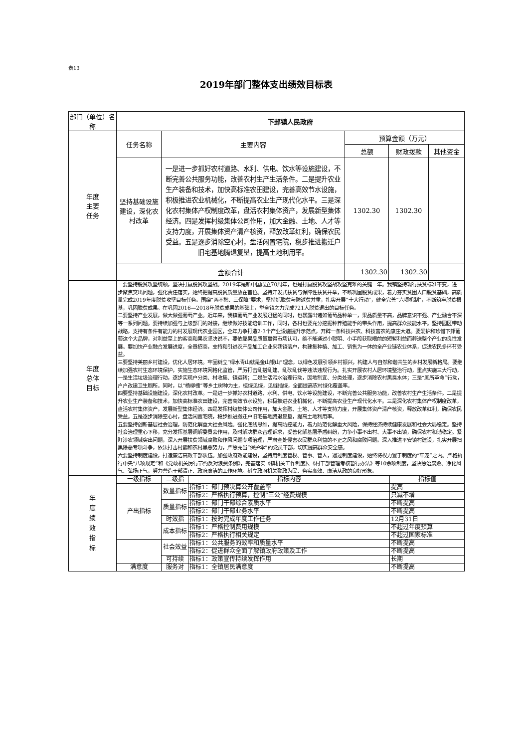表13
2019年部门整体支出绩效目标表
| 部门（单位）名称 | 下邽镇人民政府 | | | | |
| 年度 主要 任务 | 任务名称 | 主要内容 | 预算金额（万元） | | |
| | | | 总额 | 财政拨款 | 其他资金 |
| | 坚持基础设施建设，深化农村改革 | 一是进一步抓好农村道路、水利、供电、饮水等设施建设，不断完善公共服务功能，改善农村生产生活条件。二是提升农业生产装备和技术，加快高标准农田建设，完善高效节水设施，积极推进农业机械化，不断提高农业生产现代化水平。三是深化农村集体产权制度改革，盘活农村集体资产，发展新型集体经济。四是发挥村级集体公司作用，加大金融、土地、人才等支持力度，开展集体资产清产核资，释放改革红利，确保农民受益。五是逐步消除空心村，盘活闲置宅院，稳步推进搬迁户旧宅基地腾退复垦，提高土地利用率。 | 1302.30 | 1302.30 | |
| | 金额合计 | | 1302.30 | 1302.30 | |
| 年度 总体 目标 | 一要坚持脱贫攻坚统领，坚决打赢脱贫攻坚战。2019年是新中国成立70周年，也是打赢脱贫攻坚战攻坚克难的关键一年。我镇坚持现行扶贫标准不变，进一步聚焦突出问题，强化责任落实，始终把提高脱贫质量放在首位。坚持开发式扶贫与保障性扶贫并举，不断巩固脱贫成果，着力夯实贫困人口脱贫基础，高质量完成2019年度脱贫攻坚目标任务。围绕“两不愁、三保障”要求，坚持抓脱贫与防返贫并重，扎实开展“十大行动”，健全完善“六项机制”，不断筑牢脱贫根基，巩固脱贫成果。在巩固2016—2018年脱贫成果的基础上，举全镇之力完成721人脱贫退出的目标任务。 二要坚持产业发展，做大做强葡萄产业。近年来，我镇葡萄产业发展迅猛的同时，也暴露出诸如葡萄品种单一，果品质量不高，品牌意识不强、产业融合不深等一系列问题。要持续加强与上级部门的对接，继续做好技能培训工作，同时，各村也要充分挖掘种养殖能手的带头作用，提高群众技能水平。坚持园区带动战略，支持有条件有能力的村发展现代农业园区，全年力争打造2-3个产业设施提升示范点，开辟一条科技兴农、科技富农的康庄大道。要爱护和珍惜下邽葡萄这个大品牌，对利益至上的客商和果农坚决说不，要依靠果品质量赢得市场认可，绝不能通过小聪明、小手段获取眼前的短暂利益而葬送整个产业的良性发展。要加快产业融合发展进度，全员招商，支持和引进农产品加工企业来我镇落户，构建集种植、加工、销售为一体的全产业链农业体系，促进农民多环节受益。 三要坚持美丽乡村建设，优化人居环境。牢固树立“绿水青山就是金山银山”理念，以绿色发展引领乡村振兴，构建人与自然和谐共生的乡村发展新格局。要继续加强农村生态环境保护，实施生态环境网格化监管，严厉打击乱搭乱建、乱砍乱伐等违法违规行为。扎实开展农村人居环境整治行动，重点实施三大行动，一是生活垃圾治理行动，逐步实现户分类、村收集、镇运转；二是生活污水治理行动，因地制宜、分类处理，逐步消除农村黑臭水体；三是“厕所革命”行动，户户改建卫生厕所。同时，以“杨柳槐”等乡土树种为主，植绿见绿，见缝插绿，全面提高农村绿化覆盖率。 四要坚持基础设施建设，深化农村改革。一是进一步抓好农村道路、水利、供电、饮水等设施建设，不断完善公共服务功能，改善农村生产生活条件。二是提升农业生产装备和技术，加快高标准农田建设，完善高效节水设施，积极推进农业机械化，不断提高农业生产现代化水平。三是深化农村集体产权制度改革，盘活农村集体资产，发展新型集体经济。四是发挥村级集体公司作用，加大金融、土地、人才等支持力度，开展集体资产清产核资，释放改革红利，确保农民受益。五是逐步消除空心村，盘活闲置宅院，稳步推进搬迁户旧宅基地腾退复垦，提高土地利用率。 五要坚持创新基层社会治理，防范化解重大社会风险。强化底线思维，提高防控能力，着力防范化解重大风险，保持经济持续健康发展和社会大局稳定。坚持社会治理重心下移，充分发挥基层调解委员会作用，及时解决群众合理诉求，妥善化解基层矛盾纠纷，力争小事不出村、大事不出镇，确保农村和谐稳定。紧盯涉农领域突出问题，深入开展扶贫领域腐败和作风问题专项治理，严肃查处侵害农民群众利益的不正之风和腐败问题。深入推进平安镇村建设，扎实开展扫黑除恶专项斗争，依法打击村霸和农村黑恶势力，严惩充当“保护伞”的党员干部，切实提高群众安全感。 六要坚持制度建设，打造廉洁高效干部队伍。加强政府效能建设，坚持用制度管权、管事、管人，通过制度建设，始终将权力置于制度的“牢笼”之内。严格执行中央“八项规定”和《党政机关厉行节约反对浪费条例》，完善落实《镇机关工作制度》、《村干部管理考核暂行办法》等10余项制度，坚决惩治腐败、净化风气、弘扬正气，努力营造干部清正、政府廉洁的工作环境。树立政府机关勤政为民、务实高效、廉洁从政的良好形象。 | | | | |
| 年 度 绩 效 指 标 | 一级指标 | 二级指 | 指标内容 | 指标值 |
| | 产出指标 | 数量指标 | 指标1：部门预决算公开覆盖率 | 提高 |
| | | | 指标2：严格执行预算，控制“三公”经费规模 | 只减不增 |
| | | 质量指标 | 指标1：部门干部综合素质水平 | 不断提高 |
| | | | 指标2：部门干部业务水平 | 不断提高 |
| | | 时效指 | 指标1：按时完成年度工作任务 | 12月31日 |
| | | 成本指标 | 指标1：严格控制费用规模 | 不超过年度预算 |
| | | | 指标2：严格执行相关规定 | 不超过国家标准 |
| | | 社会效益 | 指标1：公共服务的效率和质量水平 | 不断提高 |
| | | | 指标2：促进群众全面了解镇政府政策及工作 | 不断提高 |
| | | 可持续 | 指标1：政策宣传持续发挥作用 | 长期 |
| | 满意度 | 服务对 | 指标1：全镇居民满意度 | 不断提高 |